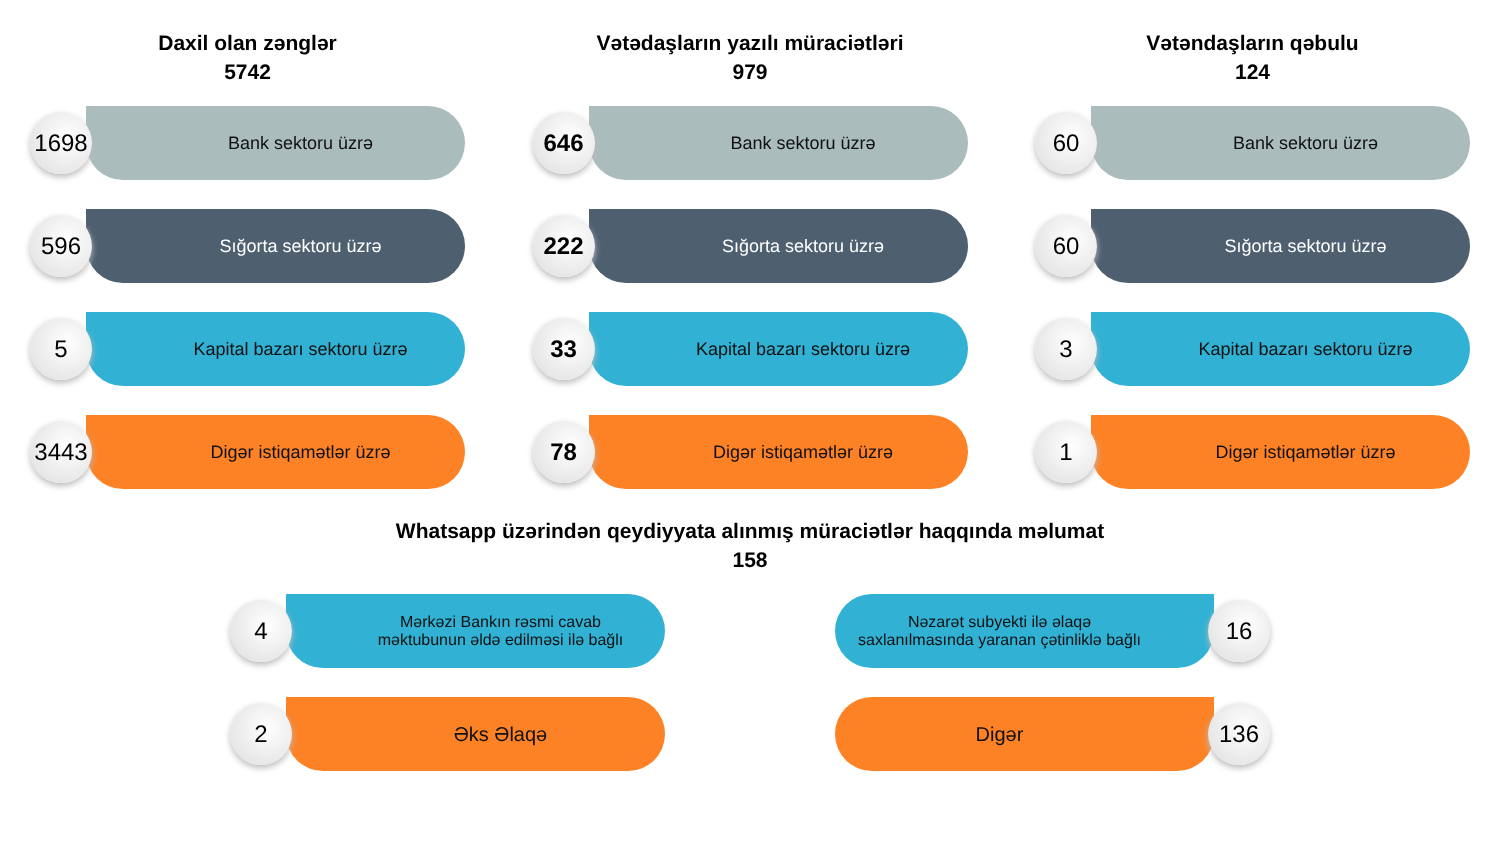Daxil olan zənglər
5742
1698
Bank sektoru üzrə
596
Sığorta sektoru üzrə
5
Kapital bazarı sektoru üzrə
3443
Digər istiqamətlər üzrə
Vətədaşların yazılı müraciətləri
979
646
Bank sektoru üzrə
222
Sığorta sektoru üzrə
33
Kapital bazarı sektoru üzrə
78
Digər istiqamətlər üzrə
Vətəndaşların qəbulu
124
60
Bank sektoru üzrə
60
Sığorta sektoru üzrə
3
Kapital bazarı sektoru üzrə
1
Digər istiqamətlər üzrə
Whatsapp üzərindən qeydiyyata alınmış müraciətlər haqqında məlumat
158
4
Mərkəzi Bankın rəsmi cavab məktubunun əldə edilməsi ilə bağlı
2
Əks Əlaqə
Nəzarət subyekti ilə əlaqə saxlanılmasında yaranan çətinliklə bağlı
16
Digər
136